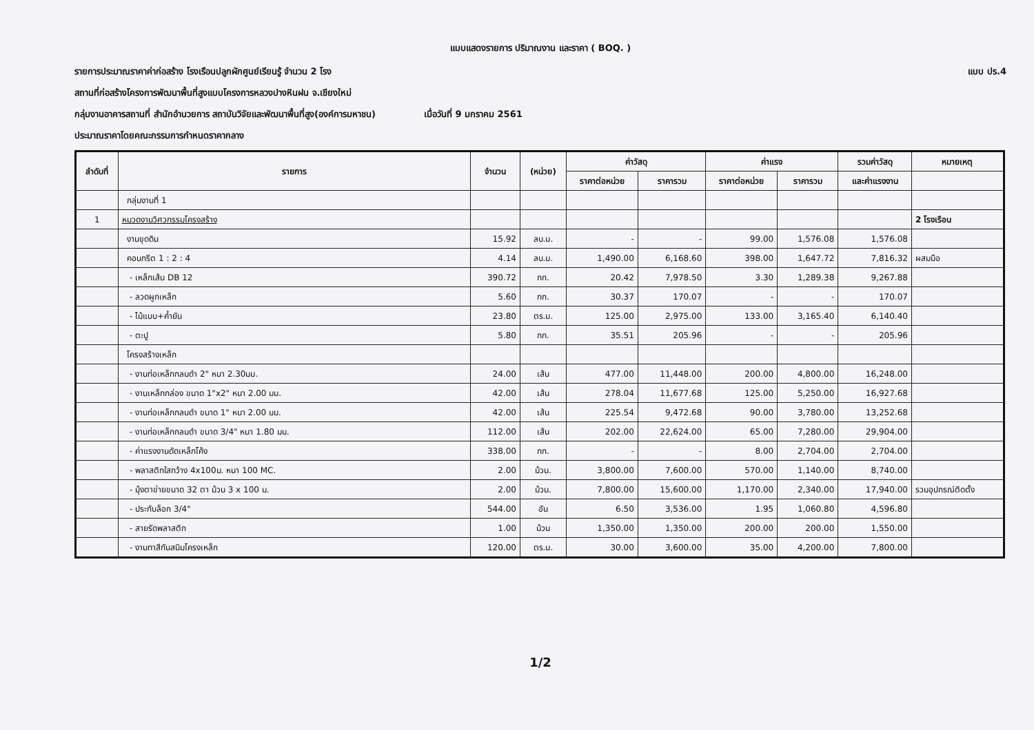แบบแสดงรายการ ปริมาณงาน และราคา ( BOQ. )
รายการประมาณราคาค่าก่อสร้าง โรงเรือนปลูกผักศูนย์เรียนรู้ จำนวน 2 โรง แบบ ปร.4
สถานที่ก่อสร้างโครงการพัฒนาพื้นที่สูงแบบโครงการหลวงปางหินฝน จ.เชียงใหม่
กลุ่มงานอาคารสถานที่ สำนักอำนวยการ สถาบันวิจัยและพัฒนาพื้นที่สูง(องค์การมหาชน) เมื่อวันที่ 9 มกราคม 2561
ประมาณราคาโดยคณะกรรมการกำหนดราคากลาง
| ลำดับที่ | รายการ | จำนวน | (หน่วย) | ค่าวัสดุ | | ค่าแรง | | รวมค่าวัสดุ | หมายเหตุ |
| --- | --- | --- | --- | --- | --- | --- | --- | --- | --- |
| | | | | ราคาต่อหน่วย | ราคารวม | ราคาต่อหน่วย | ราคารวม | และค่าแรงงาน | |
| | กลุ่มงานที่ 1 | | | | | | | | |
| 1 | หมวดงานวิศวกรรมโครงสร้าง | | | | | | | | 2 โรงเรือน |
| | งานขุดดิน | 15.92 | ลบ.ม. | - | - | 99.00 | 1,576.08 | 1,576.08 | |
| | คอนกรีต 1 : 2 : 4 | 4.14 | ลบ.ม. | 1,490.00 | 6,168.60 | 398.00 | 1,647.72 | 7,816.32 | ผสมมือ |
| | - เหล็กเส้น DB 12 | 390.72 | กก. | 20.42 | 7,978.50 | 3.30 | 1,289.38 | 9,267.88 | |
| | - ลวดผูกเหล็ก | 5.60 | กก. | 30.37 | 170.07 | - | - | 170.07 | |
| | - ไม้แบบ+ค้ำยัน | 23.80 | ตร.ม. | 125.00 | 2,975.00 | 133.00 | 3,165.40 | 6,140.40 | |
| | - ตะปู | 5.80 | กก. | 35.51 | 205.96 | - | - | 205.96 | |
| | โครงสร้างเหล็ก | | | | | | | | |
| | - งานท่อเหล็กกลมดำ 2" หนา 2.30มม. | 24.00 | เส้น | 477.00 | 11,448.00 | 200.00 | 4,800.00 | 16,248.00 | |
| | - งานเหล็กกล่อง ขนาด 1"x2" หนา 2.00 มม. | 42.00 | เส้น | 278.04 | 11,677.68 | 125.00 | 5,250.00 | 16,927.68 | |
| | - งานท่อเหล็กกลมดำ ขนาด 1" หนา 2.00 มม. | 42.00 | เส้น | 225.54 | 9,472.68 | 90.00 | 3,780.00 | 13,252.68 | |
| | - งานท่อเหล็กกลมดำ ขนาด 3/4" หนา 1.80 มม. | 112.00 | เส้น | 202.00 | 22,624.00 | 65.00 | 7,280.00 | 29,904.00 | |
| | - ค่าแรงงานดัดเหล็กโค้ง | 338.00 | กก. | - | - | 8.00 | 2,704.00 | 2,704.00 | |
| | - พลาสติกใสกว้าง 4x100ม. หนา 100 MC. | 2.00 | ม้วน. | 3,800.00 | 7,600.00 | 570.00 | 1,140.00 | 8,740.00 | |
| | - มุ้งตาข่ายขนาด 32 ตา ม้วน 3 x 100 ม. | 2.00 | ม้วน. | 7,800.00 | 15,600.00 | 1,170.00 | 2,340.00 | 17,940.00 | รวมอุปกรณ์ติดตั้ง |
| | - ประกับล็อก 3/4" | 544.00 | อัน | 6.50 | 3,536.00 | 1.95 | 1,060.80 | 4,596.80 | |
| | - สายรัดพลาสติก | 1.00 | ม้วน | 1,350.00 | 1,350.00 | 200.00 | 200.00 | 1,550.00 | |
| | - งานทาสีกันสนิมโครงเหล็ก | 120.00 | ตร.ม. | 30.00 | 3,600.00 | 35.00 | 4,200.00 | 7,800.00 | |
1/2